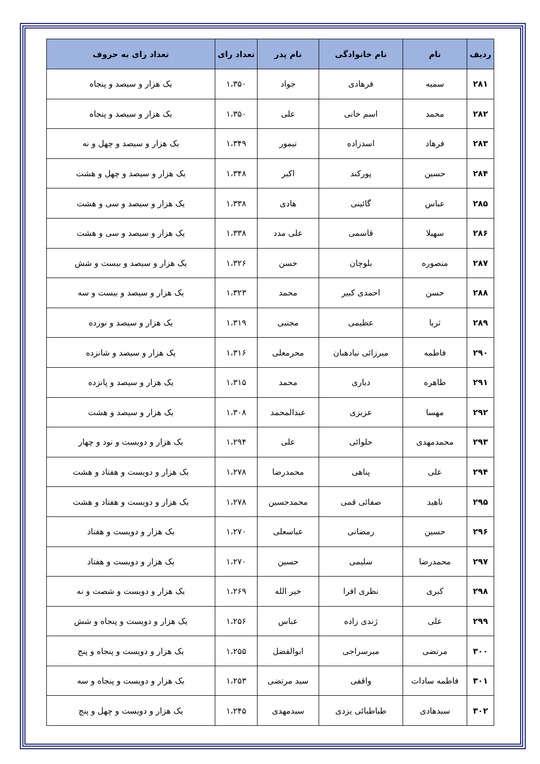| ردیف | نام | نام خانوادگی | نام پدر | تعداد رای | تعداد رای به حروف |
| --- | --- | --- | --- | --- | --- |
| ۲۸۱ | سمیه | فرهادی | جواد | ۱،۳۵۰ | یک هزار و سیصد و پنجاه |
| ۲۸۲ | محمد | اسم خانی | علی | ۱،۳۵۰ | یک هزار و سیصد و پنجاه |
| ۲۸۳ | فرهاد | اسدزاده | تیمور | ۱،۳۴۹ | یک هزار و سیصد و چهل و نه |
| ۲۸۴ | حسین | پورکند | اکبر | ۱،۳۴۸ | یک هزار و سیصد و چهل و هشت |
| ۲۸۵ | عباس | گائینی | هادی | ۱،۳۳۸ | یک هزار و سیصد و سی و هشت |
| ۲۸۶ | سهیلا | قاسمی | علی مدد | ۱،۳۳۸ | یک هزار و سیصد و سی و هشت |
| ۲۸۷ | منصوره | بلوچان | حسن | ۱،۳۲۶ | یک هزار و سیصد و بیست و شش |
| ۲۸۸ | حسن | احمدی کبیر | محمد | ۱،۳۲۳ | یک هزار و سیصد و بیست و سه |
| ۲۸۹ | ثریا | عظیمی | مجتبی | ۱،۳۱۹ | یک هزار و سیصد و نوزده |
| ۲۹۰ | فاطمه | میرزائی نیادهبان | محرمعلی | ۱،۳۱۶ | یک هزار و سیصد و شانزده |
| ۲۹۱ | طاهره | دیاری | محمد | ۱،۳۱۵ | یک هزار و سیصد و پانزده |
| ۲۹۲ | مهسا | عزیزی | عبدالمحمد | ۱،۳۰۸ | یک هزار و سیصد و هشت |
| ۲۹۳ | محمدمهدی | حلوائی | علی | ۱،۲۹۴ | یک هزار و دویست و نود و چهار |
| ۲۹۴ | علی | پناهی | محمدرضا | ۱،۲۷۸ | یک هزار و دویست و هفتاد و هشت |
| ۲۹۵ | ناهید | صفائی قمی | محمدحسین | ۱،۲۷۸ | یک هزار و دویست و هفتاد و هشت |
| ۲۹۶ | حسین | رمضانی | عباسعلی | ۱،۲۷۰ | یک هزار و دویست و هفتاد |
| ۲۹۷ | محمدرضا | سلیمی | حسین | ۱،۲۷۰ | یک هزار و دویست و هفتاد |
| ۲۹۸ | کبری | نظری افرا | خیر الله | ۱،۲۶۹ | یک هزار و دویست و شصت و نه |
| ۲۹۹ | علی | ژندی زاده | عباس | ۱،۲۵۶ | یک هزار و دویست و پنجاه و شش |
| ۳۰۰ | مرتضی | میرسراجی | ابوالفضل | ۱،۲۵۵ | یک هزار و دویست و پنجاه و پنج |
| ۳۰۱ | فاطمه سادات | واقفی | سید مرتضی | ۱،۲۵۳ | یک هزار و دویست و پنجاه و سه |
| ۳۰۲ | سیدهادی | طباطبائی یزدی | سیدمهدی | ۱،۲۴۵ | یک هزار و دویست و چهل و پنج |